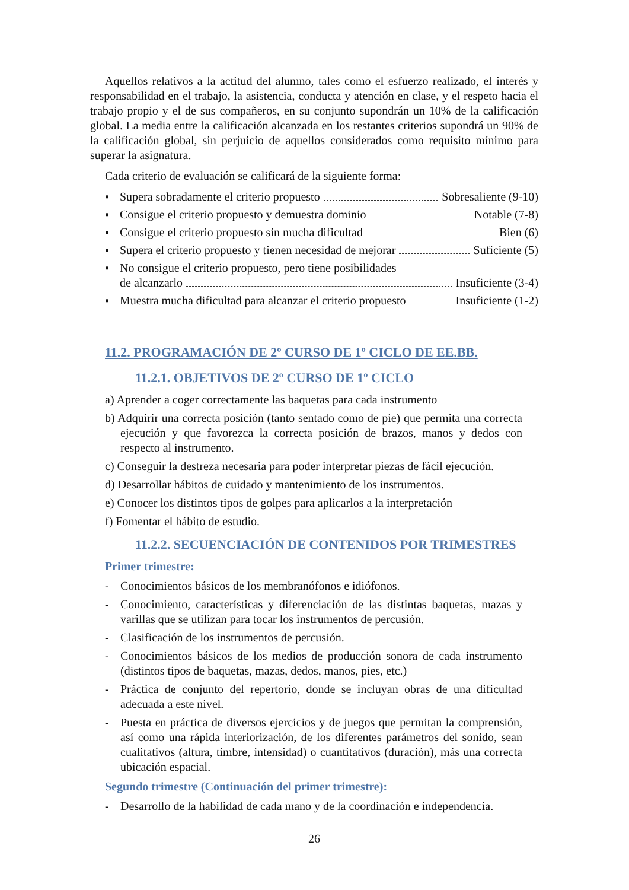Aquellos relativos a la actitud del alumno, tales como el esfuerzo realizado, el interés y responsabilidad en el trabajo, la asistencia, conducta y atención en clase, y el respeto hacia el trabajo propio y el de sus compañeros, en su conjunto supondrán un 10% de la calificación global. La media entre la calificación alcanzada en los restantes criterios supondrá un 90% de la calificación global, sin perjuicio de aquellos considerados como requisito mínimo para superar la asignatura.
Cada criterio de evaluación se calificará de la siguiente forma:
▪ Supera sobradamente el criterio propuesto Sobresaliente (9-10)
▪ Consigue el criterio propuesto y demuestra dominio Notable (7-8)
▪ Consigue el criterio propuesto sin mucha dificultad Bien (6)
▪ Supera el criterio propuesto y tienen necesidad de mejorar Suficiente (5)
▪ No consigue el criterio propuesto, pero tiene posibilidades
de alcanzarlo Insuficiente (3-4)
▪ Muestra mucha dificultad para alcanzar el criterio propuesto Insuficiente (1-2)
11.2. PROGRAMACIÓN DE 2º CURSO DE 1º CICLO DE EE.BB.
11.2.1. OBJETIVOS DE 2º CURSO DE 1º CICLO
a) Aprender a coger correctamente las baquetas para cada instrumento
b) Adquirir una correcta posición (tanto sentado como de pie) que permita una correcta ejecución y que favorezca la correcta posición de brazos, manos y dedos con respecto al instrumento.
c) Conseguir la destreza necesaria para poder interpretar piezas de fácil ejecución.
d) Desarrollar hábitos de cuidado y mantenimiento de los instrumentos.
e) Conocer los distintos tipos de golpes para aplicarlos a la interpretación
f) Fomentar el hábito de estudio.
11.2.2. SECUENCIACIÓN DE CONTENIDOS POR TRIMESTRES
Primer trimestre:
- Conocimientos básicos de los membranófonos e idiófonos.
- Conocimiento, características y diferenciación de las distintas baquetas, mazas y varillas que se utilizan para tocar los instrumentos de percusión.
- Clasificación de los instrumentos de percusión.
- Conocimientos básicos de los medios de producción sonora de cada instrumento (distintos tipos de baquetas, mazas, dedos, manos, pies, etc.)
- Práctica de conjunto del repertorio, donde se incluyan obras de una dificultad adecuada a este nivel.
- Puesta en práctica de diversos ejercicios y de juegos que permitan la comprensión, así como una rápida interiorización, de los diferentes parámetros del sonido, sean cualitativos (altura, timbre, intensidad) o cuantitativos (duración), más una correcta ubicación espacial.
Segundo trimestre (Continuación del primer trimestre):
- Desarrollo de la habilidad de cada mano y de la coordinación e independencia.
26